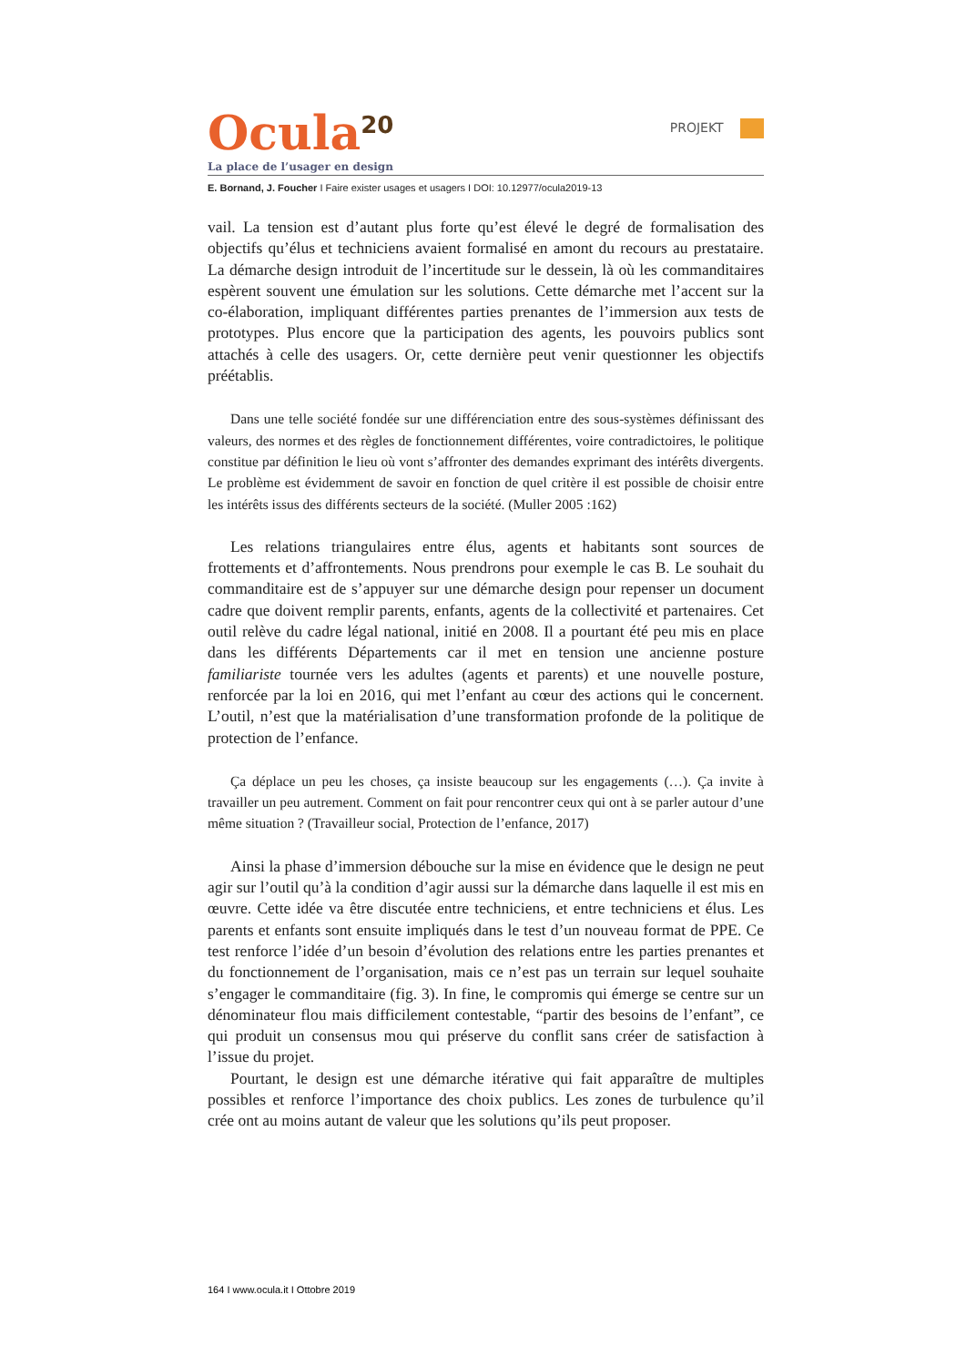Ocula<sup>20</sup>
PROJEKT
La place de l’usager en design
E. Bornand, J. Foucher I Faire exister usages et usagers I DOI: 10.12977/ocula2019-13
vail. La tension est d’autant plus forte qu’est élevé le degré de formalisation des objectifs qu’élus et techniciens avaient formalisé en amont du recours au prestataire. La démarche design introduit de l’incertitude sur le dessein, là où les commanditaires espèrent souvent une émulation sur les solutions. Cette démarche met l’accent sur la co-élaboration, impliquant différentes parties prenantes de l’immersion aux tests de prototypes. Plus encore que la participation des agents, les pouvoirs publics sont attachés à celle des usagers. Or, cette dernière peut venir questionner les objectifs préétablis.
Dans une telle société fondée sur une différenciation entre des sous-systèmes définissant des valeurs, des normes et des règles de fonctionnement différentes, voire contradictoires, le politique constitue par définition le lieu où vont s’affronter des demandes exprimant des intérêts divergents. Le problème est évidemment de savoir en fonction de quel critère il est possible de choisir entre les intérêts issus des différents secteurs de la société. (Muller 2005 :162)
Les relations triangulaires entre élus, agents et habitants sont sources de frottements et d’affrontements. Nous prendrons pour exemple le cas B. Le souhait du commanditaire est de s’appuyer sur une démarche design pour repenser un document cadre que doivent remplir parents, enfants, agents de la collectivité et partenaires. Cet outil relève du cadre légal national, initié en 2008. Il a pourtant été peu mis en place dans les différents Départements car il met en tension une ancienne posture familiariste tournée vers les adultes (agents et parents) et une nouvelle posture, renforcée par la loi en 2016, qui met l’enfant au cœur des actions qui le concernent. L’outil, n’est que la matérialisation d’une transformation profonde de la politique de protection de l’enfance.
Ça déplace un peu les choses, ça insiste beaucoup sur les engagements (…). Ça invite à travailler un peu autrement. Comment on fait pour rencontrer ceux qui ont à se parler autour d’une même situation ? (Travailleur social, Protection de l’enfance, 2017)
Ainsi la phase d’immersion débouche sur la mise en évidence que le design ne peut agir sur l’outil qu’à la condition d’agir aussi sur la démarche dans laquelle il est mis en œuvre. Cette idée va être discutée entre techniciens, et entre techniciens et élus. Les parents et enfants sont ensuite impliqués dans le test d’un nouveau format de PPE. Ce test renforce l’idée d’un besoin d’évolution des relations entre les parties prenantes et du fonctionnement de l’organisation, mais ce n’est pas un terrain sur lequel souhaite s’engager le commanditaire (fig. 3). In fine, le compromis qui émerge se centre sur un dénominateur flou mais difficilement contestable, “partir des besoins de l’enfant”, ce qui produit un consensus mou qui préserve du conflit sans créer de satisfaction à l’issue du projet.
Pourtant, le design est une démarche itérative qui fait apparaître de multiples possibles et renforce l’importance des choix publics. Les zones de turbulence qu’il crée ont au moins autant de valeur que les solutions qu’ils peut proposer.
164 I www.ocula.it I Ottobre 2019